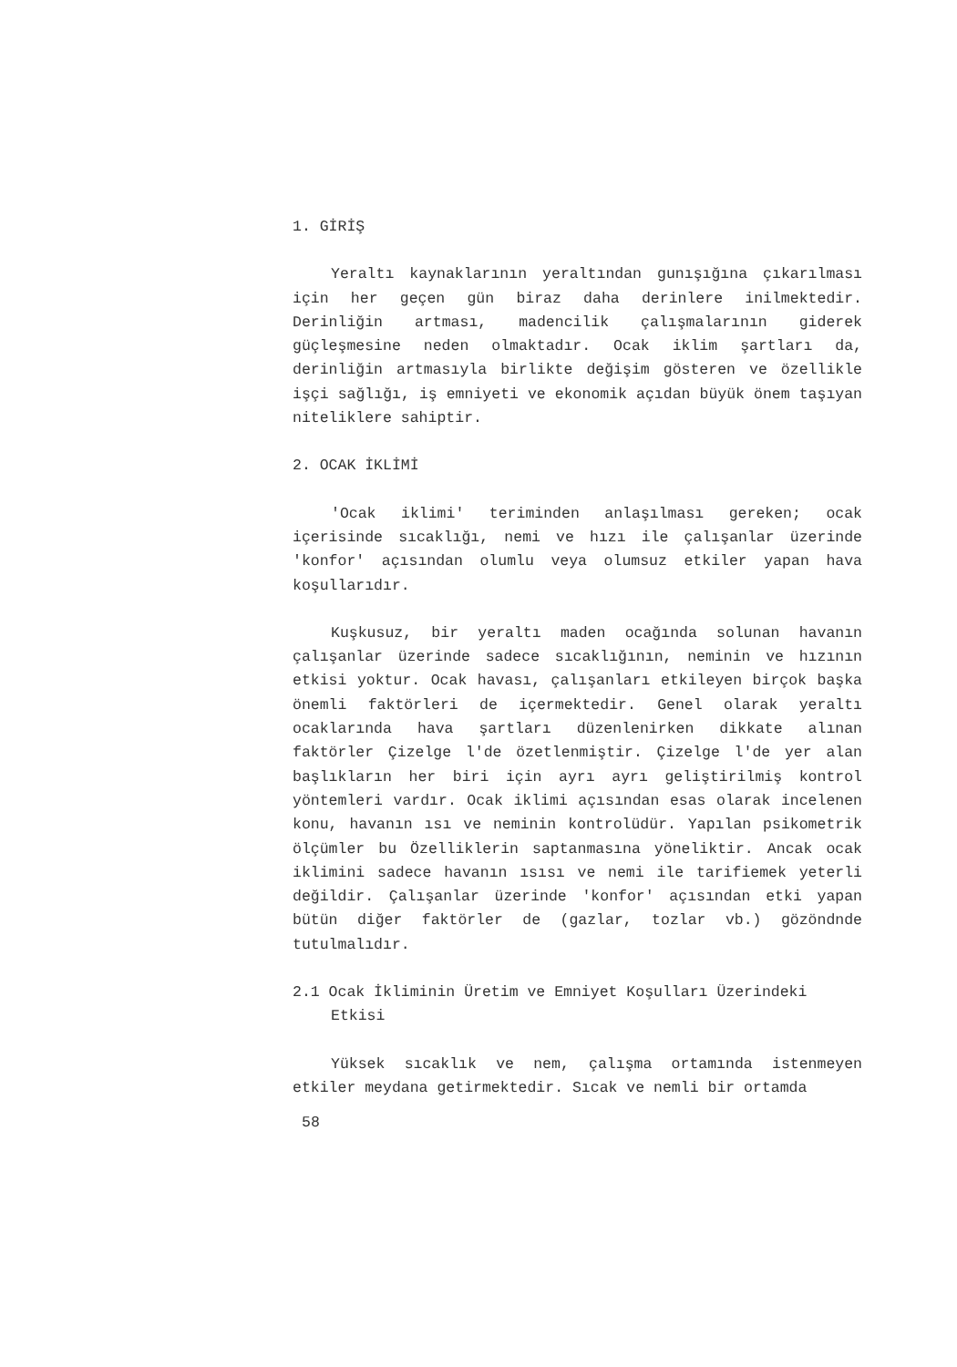1. GİRİŞ
Yeraltı kaynaklarının yeraltından gunışığına çıkarılması için her geçen gün biraz daha derinlere inilmektedir. Derinliğin artması, madencilik çalışmalarının giderek güçleşmesine neden olmaktadır. Ocak iklim şartları da, derinliğin artmasıyla birlikte değişim gösteren ve özellikle işçi sağlığı, iş emniyeti ve ekonomik açıdan büyük önem taşıyan niteliklere sahiptir.
2. OCAK İKLİMİ
'Ocak iklimi' teriminden anlaşılması gereken; ocak içerisinde sıcaklığı, nemi ve hızı ile çalışanlar üzerinde 'konfor' açısından olumlu veya olumsuz etkiler yapan hava koşullarıdır.
Kuşkusuz, bir yeraltı maden ocağında solunan havanın çalışanlar üzerinde sadece sıcaklığının, neminin ve hızının etkisi yoktur. Ocak havası, çalışanları etkileyen birçok başka önemli faktörleri de içermektedir. Genel olarak yeraltı ocaklarında hava şartları düzenlenirken dikkate alınan faktörler Çizelge l'de özetlenmiştir. Çizelge l'de yer alan başlıkların her biri için ayrı ayrı geliştirilmiş kontrol yöntemleri vardır. Ocak iklimi açısından esas olarak incelenen konu, havanın ısı ve neminin kontrolüdür. Yapılan psikometrik ölçümler bu Özelliklerin saptanmasına yöneliktir. Ancak ocak iklimini sadece havanın ısısı ve nemi ile tarifiemek yeterli değildir. Çalışanlar üzerinde 'konfor' açısından etki yapan bütün diğer faktörler de (gazlar, tozlar vb.) gözöndnde tutulmalıdır.
2.1 Ocak İkliminin Üretim ve Emniyet Koşulları Üzerindeki Etkisi
Yüksek sıcaklık ve nem, çalışma ortamında istenmeyen etkiler meydana getirmektedir. Sıcak ve nemli bir ortamda
58